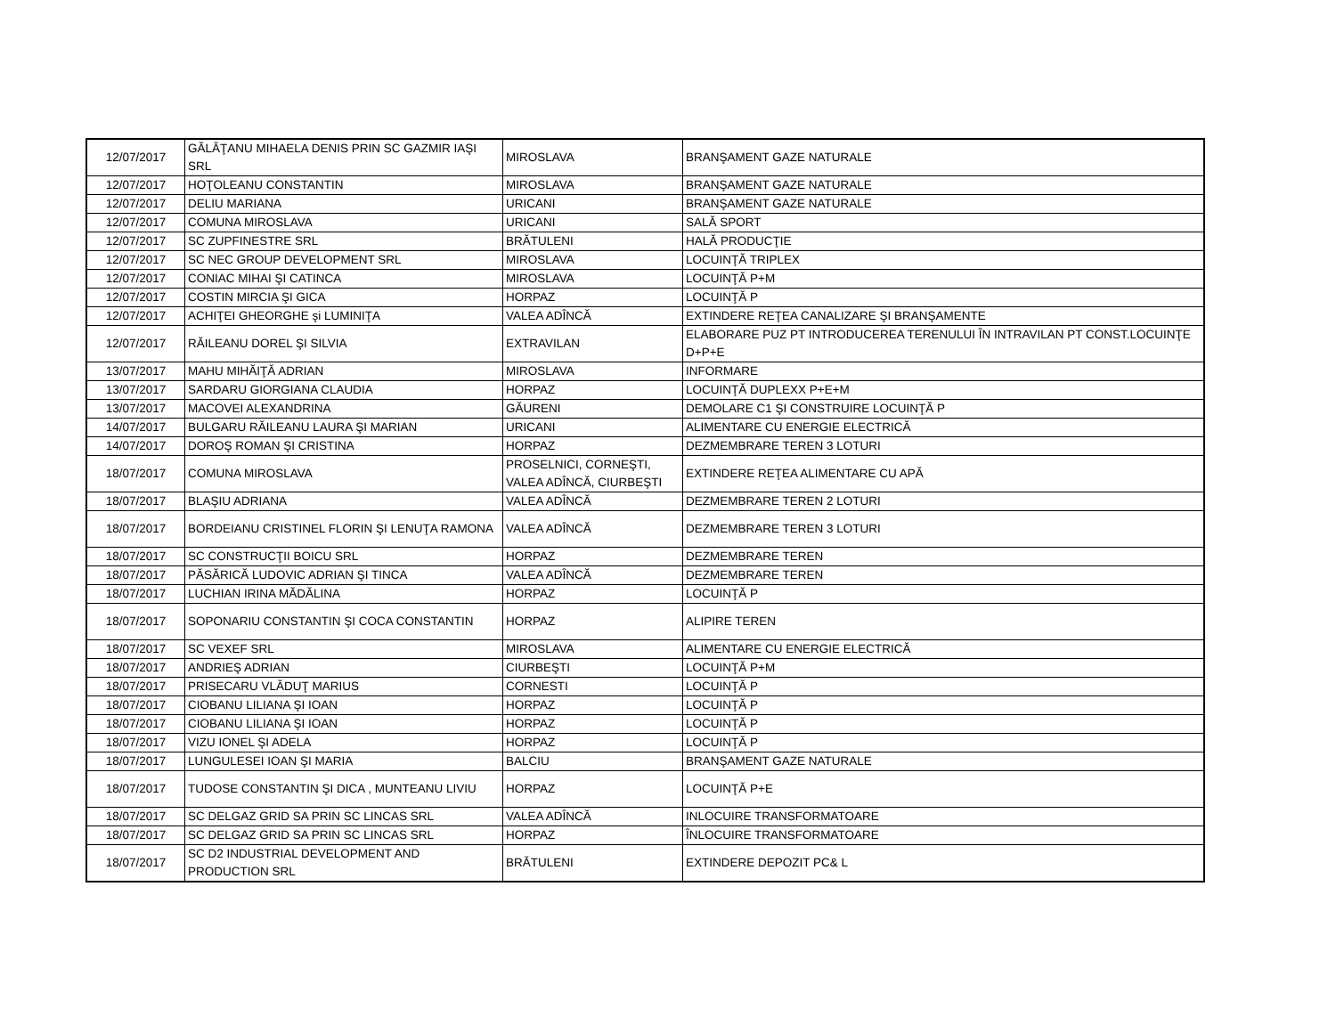| 12/07/2017 | GĂLĂŢANU MIHAELA DENIS PRIN SC GAZMIR IAŞI SRL | MIROSLAVA | BRANŞAMENT GAZE NATURALE |
| 12/07/2017 | HOŢOLEANU CONSTANTIN | MIROSLAVA | BRANŞAMENT GAZE NATURALE |
| 12/07/2017 | DELIU MARIANA | URICANI | BRANŞAMENT GAZE NATURALE |
| 12/07/2017 | COMUNA MIROSLAVA | URICANI | SALĂ SPORT |
| 12/07/2017 | SC ZUPFINESTRE SRL | BRĂTULENI | HALĂ PRODUCŢIE |
| 12/07/2017 | SC NEC GROUP DEVELOPMENT SRL | MIROSLAVA | LOCUINŢĂ TRIPLEX |
| 12/07/2017 | CONIAC MIHAI ŞI CATINCA | MIROSLAVA | LOCUINŢĂ P+M |
| 12/07/2017 | COSTIN MIRCIA ŞI GICA | HORPAZ | LOCUINŢĂ P |
| 12/07/2017 | ACHIŢEI GHEORGHE şi LUMINIŢA | VALEA ADÎNCĂ | EXTINDERE REŢEA CANALIZARE ŞI BRANŞAMENTE |
| 12/07/2017 | RĂILEANU DOREL ŞI SILVIA | EXTRAVILAN | ELABORARE PUZ PT INTRODUCEREA TERENULUI ÎN INTRAVILAN PT CONST.LOCUINŢE D+P+E |
| 13/07/2017 | MAHU MIHĂIŢĂ ADRIAN | MIROSLAVA | INFORMARE |
| 13/07/2017 | SARDARU GIORGIANA CLAUDIA | HORPAZ | LOCUINŢĂ DUPLEXX P+E+M |
| 13/07/2017 | MACOVEI ALEXANDRINA | GĂURENI | DEMOLARE C1 ŞI CONSTRUIRE LOCUINŢĂ P |
| 14/07/2017 | BULGARU RĂILEANU LAURA ŞI MARIAN | URICANI | ALIMENTARE CU ENERGIE ELECTRICĂ |
| 14/07/2017 | DOROŞ ROMAN ŞI CRISTINA | HORPAZ | DEZMEMBRARE TEREN 3 LOTURI |
| 18/07/2017 | COMUNA MIROSLAVA | PROSELNICI, CORNEŞTI, VALEA ADÎNCĂ, CIURBEŞTI | EXTINDERE REŢEA ALIMENTARE CU APĂ |
| 18/07/2017 | BLAŞIU ADRIANA | VALEA ADÎNCĂ | DEZMEMBRARE TEREN 2 LOTURI |
| 18/07/2017 | BORDEIANU CRISTINEL FLORIN ŞI LENUŢA RAMONA | VALEA ADÎNCĂ | DEZMEMBRARE TEREN 3 LOTURI |
| 18/07/2017 | SC CONSTRUCŢII BOICU SRL | HORPAZ | DEZMEMBRARE TEREN |
| 18/07/2017 | PĂSĂRICĂ LUDOVIC ADRIAN ŞI TINCA | VALEA ADÎNCĂ | DEZMEMBRARE TEREN |
| 18/07/2017 | LUCHIAN IRINA MĂDĂLINA | HORPAZ | LOCUINŢĂ P |
| 18/07/2017 | SOPONARIU CONSTANTIN ŞI COCA CONSTANTIN | HORPAZ | ALIPIRE TEREN |
| 18/07/2017 | SC VEXEF SRL | MIROSLAVA | ALIMENTARE CU ENERGIE ELECTRICĂ |
| 18/07/2017 | ANDRIEŞ ADRIAN | CIURBEŞTI | LOCUINŢĂ P+M |
| 18/07/2017 | PRISECARU VLĂDUŢ MARIUS | CORNESTI | LOCUINŢĂ P |
| 18/07/2017 | CIOBANU LILIANA ŞI IOAN | HORPAZ | LOCUINŢĂ P |
| 18/07/2017 | CIOBANU LILIANA ŞI IOAN | HORPAZ | LOCUINŢĂ P |
| 18/07/2017 | VIZU IONEL ŞI ADELA | HORPAZ | LOCUINŢĂ P |
| 18/07/2017 | LUNGULESEI IOAN ŞI MARIA | BALCIU | BRANŞAMENT GAZE NATURALE |
| 18/07/2017 | TUDOSE CONSTANTIN ŞI DICA , MUNTEANU LIVIU | HORPAZ | LOCUINŢĂ P+E |
| 18/07/2017 | SC DELGAZ GRID SA PRIN SC LINCAS SRL | VALEA ADÎNCĂ | INLOCUIRE TRANSFORMATOARE |
| 18/07/2017 | SC DELGAZ GRID SA PRIN SC LINCAS SRL | HORPAZ | ÎNLOCUIRE TRANSFORMATOARE |
| 18/07/2017 | SC D2 INDUSTRIAL DEVELOPMENT AND PRODUCTION SRL | BRĂTULENI | EXTINDERE DEPOZIT PC& L |